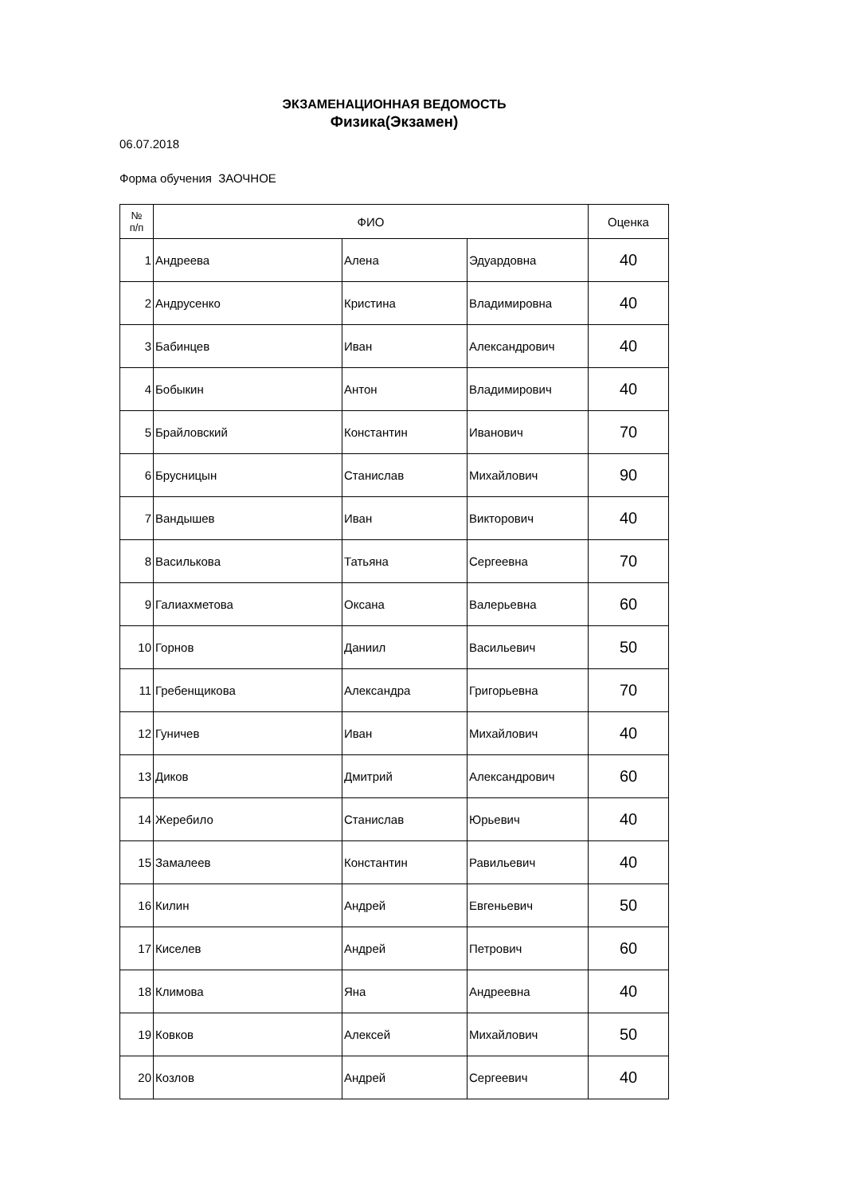ЭКЗАМЕНАЦИОННАЯ ВЕДОМОСТЬ
Физика(Экзамен)
06.07.2018
Форма обучения ЗАОЧНОЕ
| № п/п | ФИО | | | Оценка |
| --- | --- | --- | --- | --- |
| 1 | Андреева | Алена | Эдуардовна | 40 |
| 2 | Андрусенко | Кристина | Владимировна | 40 |
| 3 | Бабинцев | Иван | Александрович | 40 |
| 4 | Бобыкин | Антон | Владимирович | 40 |
| 5 | Брайловский | Константин | Иванович | 70 |
| 6 | Брусницын | Станислав | Михайлович | 90 |
| 7 | Вандышев | Иван | Викторович | 40 |
| 8 | Василькова | Татьяна | Сергеевна | 70 |
| 9 | Галиахметова | Оксана | Валерьевна | 60 |
| 10 | Горнов | Даниил | Васильевич | 50 |
| 11 | Гребенщикова | Александра | Григорьевна | 70 |
| 12 | Гуничев | Иван | Михайлович | 40 |
| 13 | Диков | Дмитрий | Александрович | 60 |
| 14 | Жеребило | Станислав | Юрьевич | 40 |
| 15 | Замалеев | Константин | Равильевич | 40 |
| 16 | Килин | Андрей | Евгеньевич | 50 |
| 17 | Киселев | Андрей | Петрович | 60 |
| 18 | Климова | Яна | Андреевна | 40 |
| 19 | Ковков | Алексей | Михайлович | 50 |
| 20 | Козлов | Андрей | Сергеевич | 40 |